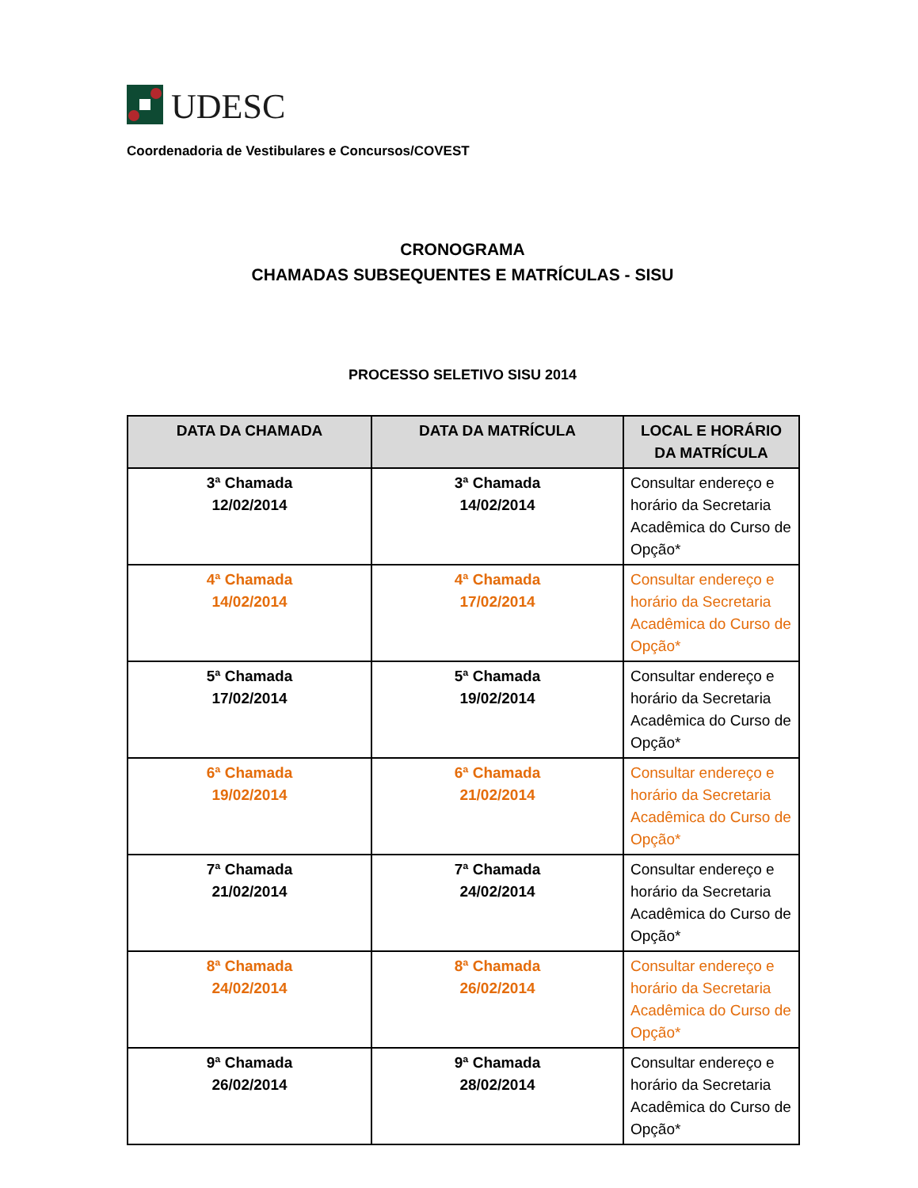UDESC
Coordenadoria de Vestibulares e Concursos/COVEST
CRONOGRAMA
CHAMADAS SUBSEQUENTES E MATRÍCULAS - SISU
PROCESSO SELETIVO SISU 2014
| DATA DA CHAMADA | DATA DA MATRÍCULA | LOCAL E HORÁRIO DA MATRÍCULA |
| --- | --- | --- |
| 3ª Chamada 12/02/2014 | 3ª Chamada 14/02/2014 | Consultar endereço e horário da Secretaria Acadêmica do Curso de Opção* |
| 4ª Chamada 14/02/2014 | 4ª Chamada 17/02/2014 | Consultar endereço e horário da Secretaria Acadêmica do Curso de Opção* |
| 5ª Chamada 17/02/2014 | 5ª Chamada 19/02/2014 | Consultar endereço e horário da Secretaria Acadêmica do Curso de Opção* |
| 6ª Chamada 19/02/2014 | 6ª Chamada 21/02/2014 | Consultar endereço e horário da Secretaria Acadêmica do Curso de Opção* |
| 7ª Chamada 21/02/2014 | 7ª Chamada 24/02/2014 | Consultar endereço e horário da Secretaria Acadêmica do Curso de Opção* |
| 8ª Chamada 24/02/2014 | 8ª Chamada 26/02/2014 | Consultar endereço e horário da Secretaria Acadêmica do Curso de Opção* |
| 9ª Chamada 26/02/2014 | 9ª Chamada 28/02/2014 | Consultar endereço e horário da Secretaria Acadêmica do Curso de Opção* |